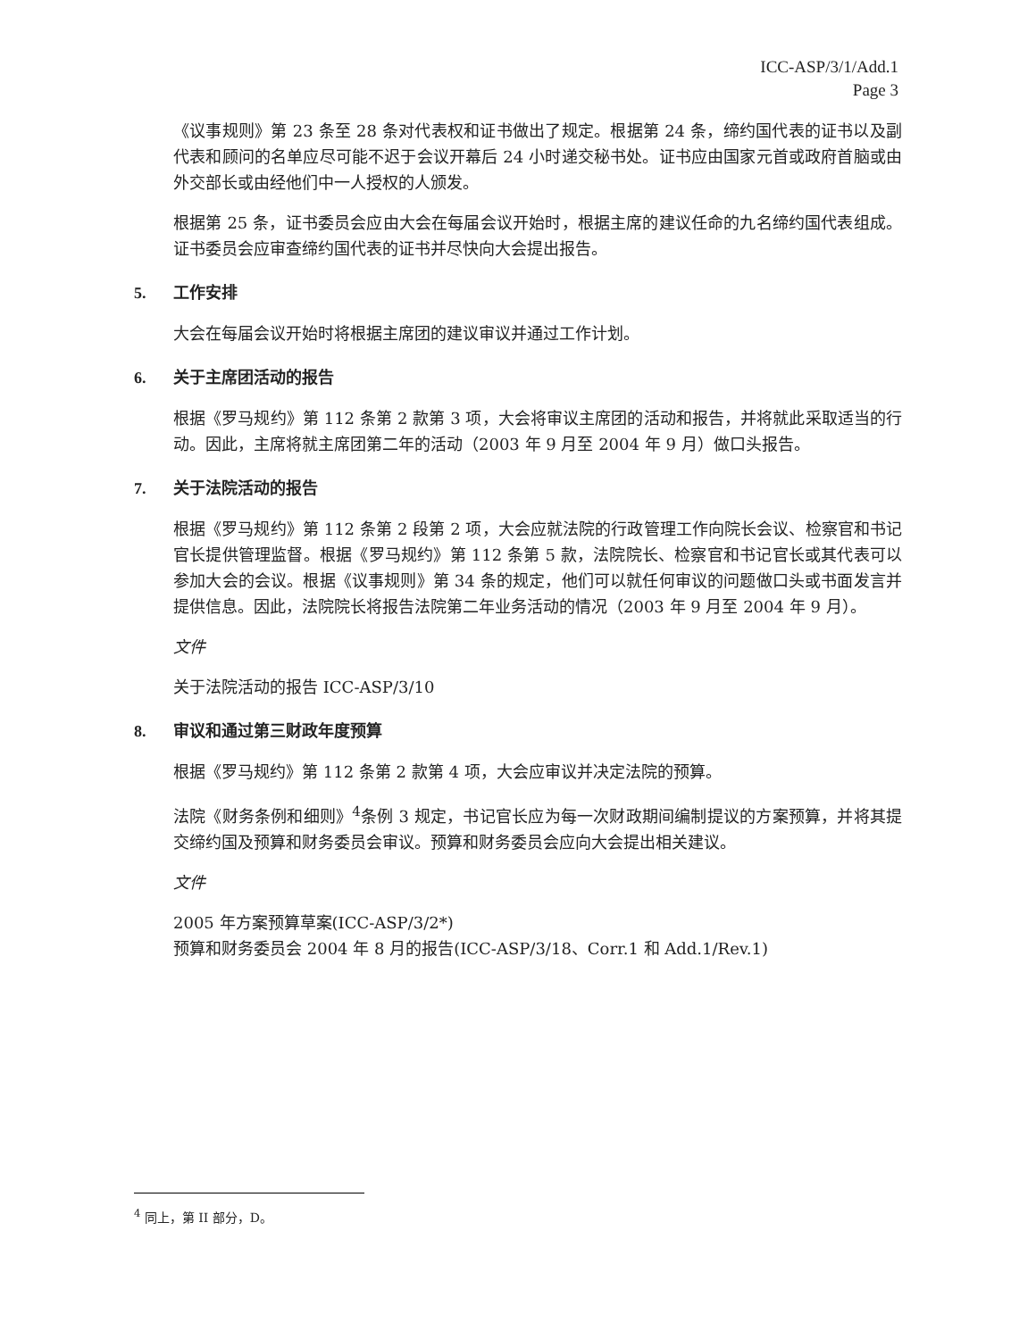ICC-ASP/3/1/Add.1
Page 3
《议事规则》第 23 条至 28 条对代表权和证书做出了规定。根据第 24 条，缔约国代表的证书以及副代表和顾问的名单应尽可能不迟于会议开幕后 24 小时递交秘书处。证书应由国家元首或政府首脑或由外交部长或由经他们中一人授权的人颁发。
根据第 25 条，证书委员会应由大会在每届会议开始时，根据主席的建议任命的九名缔约国代表组成。证书委员会应审查缔约国代表的证书并尽快向大会提出报告。
5. 工作安排
大会在每届会议开始时将根据主席团的建议审议并通过工作计划。
6. 关于主席团活动的报告
根据《罗马规约》第 112 条第 2 款第 3 项，大会将审议主席团的活动和报告，并将就此采取适当的行动。因此，主席将就主席团第二年的活动（2003 年 9 月至 2004 年 9 月）做口头报告。
7. 关于法院活动的报告
根据《罗马规约》第 112 条第 2 段第 2 项，大会应就法院的行政管理工作向院长会议、检察官和书记官长提供管理监督。根据《罗马规约》第 112 条第 5 款，法院院长、检察官和书记官长或其代表可以参加大会的会议。根据《议事规则》第 34 条的规定，他们可以就任何审议的问题做口头或书面发言并提供信息。因此，法院院长将报告法院第二年业务活动的情况（2003 年 9 月至 2004 年 9 月）。
文件
关于法院活动的报告 ICC-ASP/3/10
8. 审议和通过第三财政年度预算
根据《罗马规约》第 112 条第 2 款第 4 项，大会应审议并决定法院的预算。
法院《财务条例和细则》<sup>4</sup>条例 3 规定，书记官长应为每一次财政期间编制提议的方案预算，并将其提交缔约国及预算和财务委员会审议。预算和财务委员会应向大会提出相关建议。
文件
2005 年方案预算草案(ICC-ASP/3/2*)
预算和财务委员会 2004 年 8 月的报告(ICC-ASP/3/18、Corr.1 和 Add.1/Rev.1)
<sup>4</sup> 同上，第 II 部分，D。